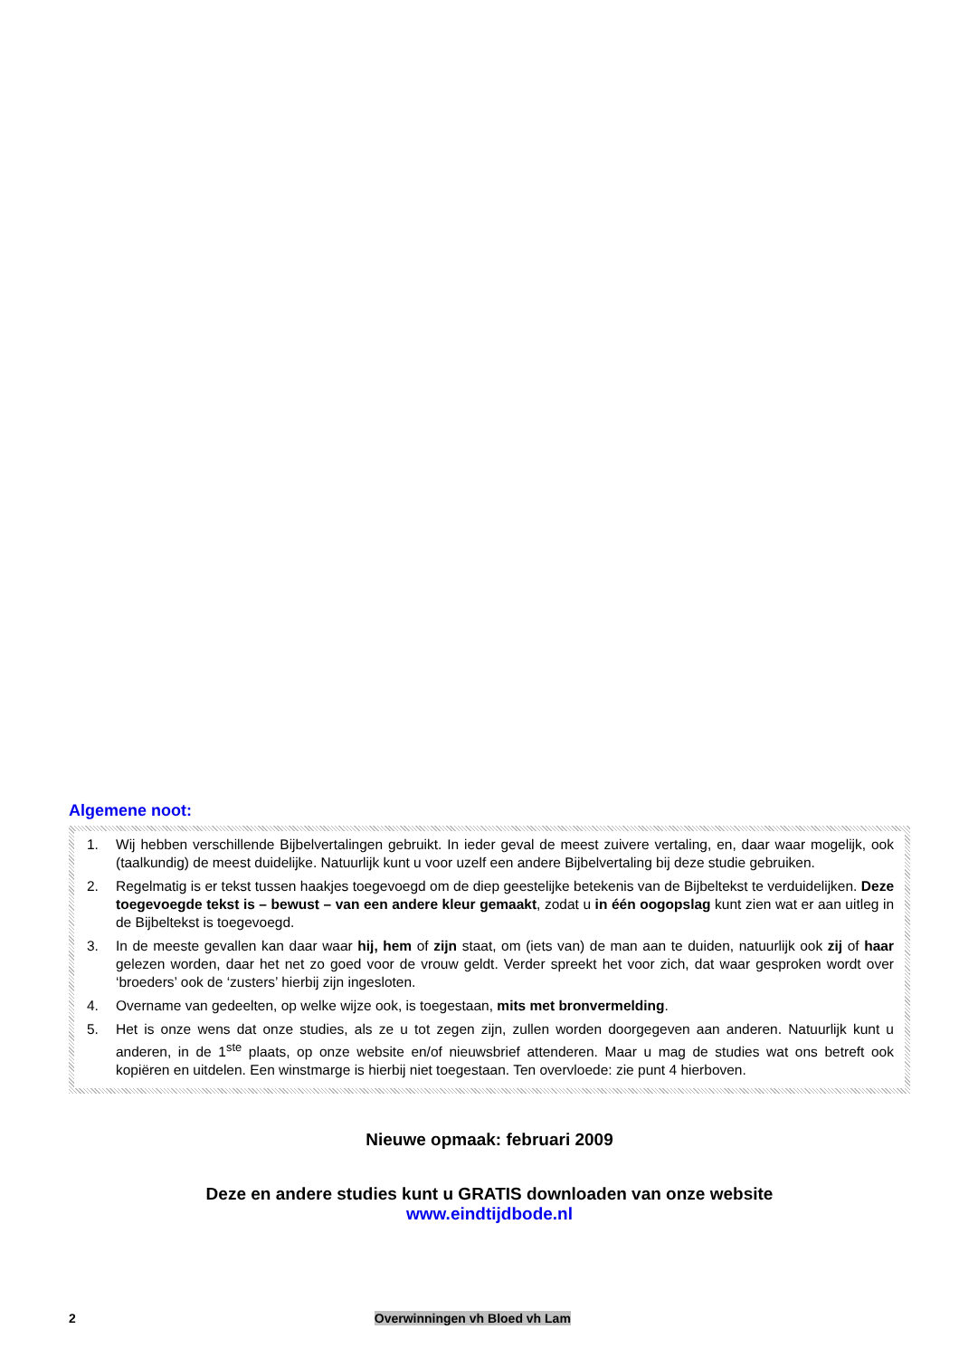Algemene noot:
1. Wij hebben verschillende Bijbelvertalingen gebruikt. In ieder geval de meest zuivere vertaling, en, daar waar mogelijk, ook (taalkundig) de meest duidelijke. Natuurlijk kunt u voor uzelf een andere Bijbelvertaling bij deze studie gebruiken.
2. Regelmatig is er tekst tussen haakjes toegevoegd om de diep geestelijke betekenis van de Bijbeltekst te verduidelijken. Deze toegevoegde tekst is – bewust – van een andere kleur gemaakt, zodat u in één oogopslag kunt zien wat er aan uitleg in de Bijbeltekst is toegevoegd.
3. In de meeste gevallen kan daar waar hij, hem of zijn staat, om (iets van) de man aan te duiden, natuurlijk ook zij of haar gelezen worden, daar het net zo goed voor de vrouw geldt. Verder spreekt het voor zich, dat waar gesproken wordt over ‘broeders’ ook de ‘zusters’ hierbij zijn ingesloten.
4. Overname van gedeelten, op welke wijze ook, is toegestaan, mits met bronvermelding.
5. Het is onze wens dat onze studies, als ze u tot zegen zijn, zullen worden doorgegeven aan anderen. Natuurlijk kunt u anderen, in de 1<sup>ste</sup> plaats, op onze website en/of nieuwsbrief attenderen. Maar u mag de studies wat ons betreft ook kopiëren en uitdelen. Een winstmarge is hierbij niet toegestaan. Ten overvloede: zie punt 4 hierboven.
Nieuwe opmaak: februari 2009
Deze en andere studies kunt u GRATIS downloaden van onze website
www.eindtijdbode.nl
2 Overwinningen vh Bloed vh Lam